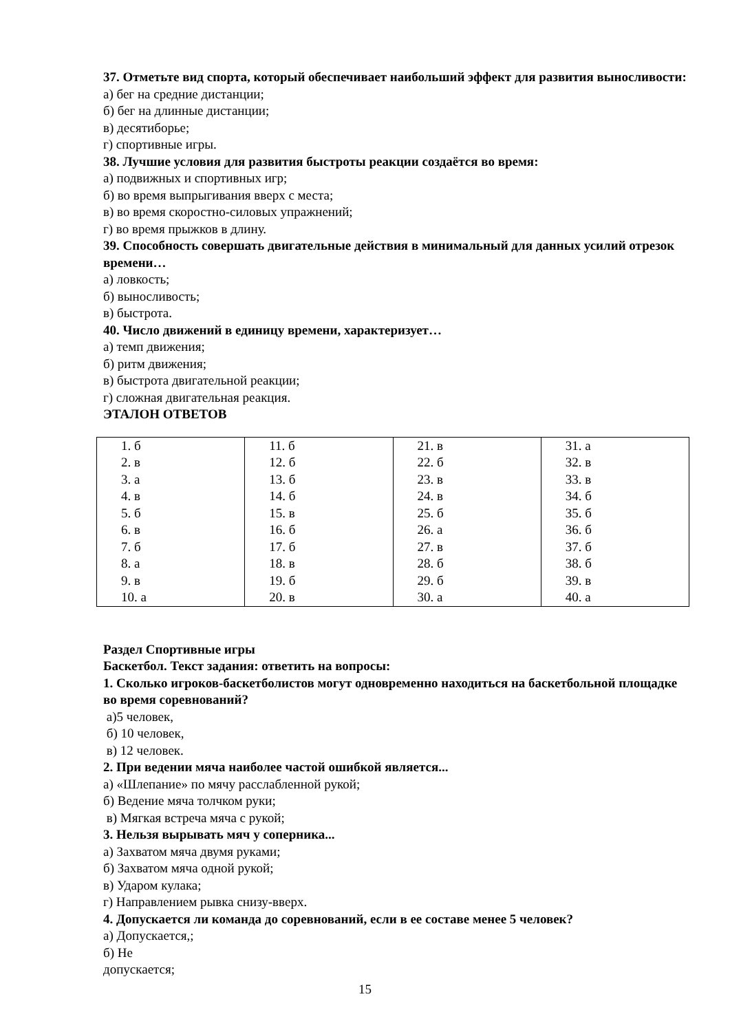37. Отметьте вид спорта, который обеспечивает наибольший эффект для развития выносливости:
а) бег на средние дистанции;
б) бег на длинные дистанции;
в) десятиборье;
г) спортивные игры.
38. Лучшие условия для развития быстроты реакции создаётся во время:
а) подвижных и спортивных игр;
б) во время выпрыгивания вверх с места;
в) во время скоростно-силовых упражнений;
г) во время прыжков в длину.
39. Способность совершать двигательные действия в минимальный для данных усилий отрезок времени…
а) ловкость;
б) выносливость;
в) быстрота.
40. Число движений в единицу времени, характеризует…
а) темп движения;
б) ритм движения;
в) быстрота двигательной реакции;
г) сложная двигательная реакция.
ЭТАЛОН ОТВЕТОВ
| 1. б 2. в 3. а 4. в 5. б 6. в 7. б 8. а 9. в 10. а | 11. б 12. б 13. б 14. б 15. в 16. б 17. б 18. в 19. б 20. в | 21. в 22. б 23. в 24. в 25. б 26. а 27. в 28. б 29. б 30. а | 31. а 32. в 33. в 34. б 35. б 36. б 37. б 38. б 39. в 40. а |
Раздел Спортивные игры
Баскетбол. Текст задания: ответить на вопросы:
1. Сколько игроков-баскетболистов могут одновременно находиться на баскетбольной площадке во время соревнований?
а)5 человек,
б) 10 человек,
в) 12 человек.
2. При ведении мяча наиболее частой ошибкой является...
а) «Шлепание» по мячу расслабленной рукой;
б) Ведение мяча толчком руки;
в) Мягкая встреча мяча с рукой;
3. Нельзя вырывать мяч у соперника...
а) Захватом мяча двумя руками;
б) Захватом мяча одной рукой;
в) Ударом кулака;
г) Направлением рывка снизу-вверх.
4. Допускается ли команда до соревнований, если в ее составе менее 5 человек?
а) Допускается,;
б) Не
допускается;
15